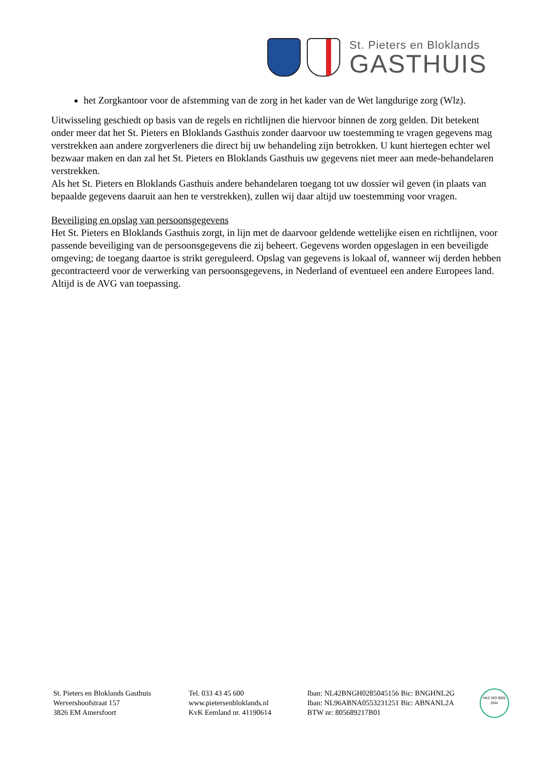St. Pieters en Bloklands
GASTHUIS
het Zorgkantoor voor de afstemming van de zorg in het kader van de Wet langdurige zorg (Wlz).
Uitwisseling geschiedt op basis van de regels en richtlijnen die hiervoor binnen de zorg gelden. Dit betekent onder meer dat het St. Pieters en Bloklands Gasthuis zonder daarvoor uw toestemming te vragen gegevens mag verstrekken aan andere zorgverleners die direct bij uw behandeling zijn betrokken. U kunt hiertegen echter wel bezwaar maken en dan zal het St. Pieters en Bloklands Gasthuis uw gegevens niet meer aan mede-behandelaren verstrekken.
Als het St. Pieters en Bloklands Gasthuis andere behandelaren toegang tot uw dossier wil geven (in plaats van bepaalde gegevens daaruit aan hen te verstrekken), zullen wij daar altijd uw toestemming voor vragen.
Beveiliging en opslag van persoonsgegevens
Het St. Pieters en Bloklands Gasthuis zorgt, in lijn met de daarvoor geldende wettelijke eisen en richtlijnen, voor passende beveiliging van de persoonsgegevens die zij beheert. Gegevens worden opgeslagen in een beveiligde omgeving; de toegang daartoe is strikt gereguleerd. Opslag van gegevens is lokaal of, wanneer wij derden hebben gecontracteerd voor de verwerking van persoonsgegevens, in Nederland of eventueel een andere Europees land. Altijd is de AVG van toepassing.
St. Pieters en Bloklands Gasthuis
Wervershoofstraat 157
3826 EM Amersfoort
Tel. 033 43 45 600
www.pietersenbloklands.nl
KvK Eemland nr. 41190614
Iban: NL42BNGH0285045156 Bic: BNGHNL2G
Iban: NL96ABNA0553231251 Bic: ABNANL2A
BTW nr: 805689217B01
HKZ ISO 9001
DNV